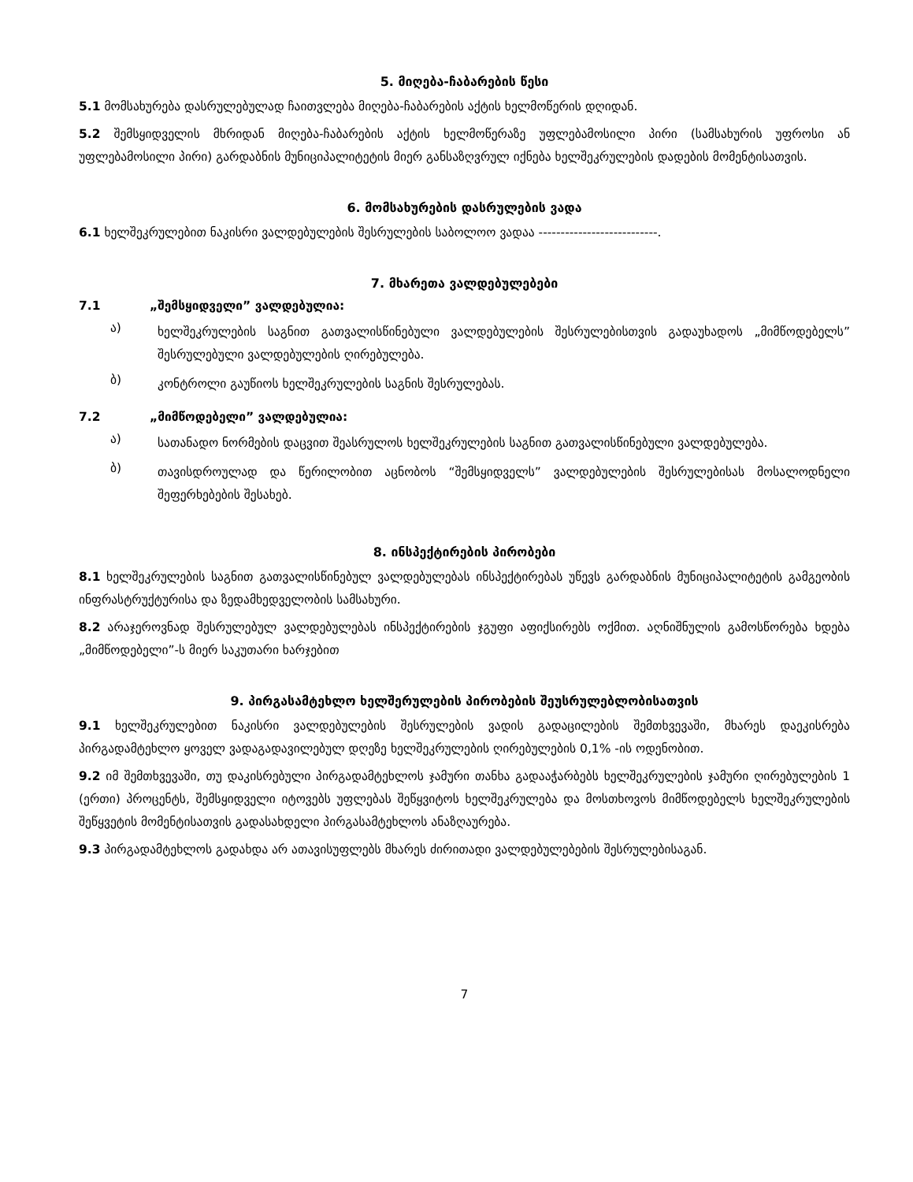5. მიღება-ჩაბარების წესი
5.1 მომსახურება დასრულებულად ჩაითვლება მიღება-ჩაბარების აქტის ხელმოწერის დღიდან.
5.2 შემსყიდველის მხრიდან მიღება-ჩაბარების აქტის ხელმოწერაზე უფლებამოსილი პირი (სამსახურის უფროსი ან უფლებამოსილი პირი) გარდაბნის მუნიციპალიტეტის მიერ განსაზღვრულ იქნება ხელშეკრულების დადების მომენტისათვის.
6. მომსახურების დასრულების ვადა
6.1 ხელშეკრულებით ნაკისრი ვალდებულების შესრულების საბოლოო ვადაა ---------------------------.
7. მხარეთა ვალდებულებები
7.1 „შემსყიდველი” ვალდებულია:
ა)
ხელშეკრულების საგნით გათვალისწინებული ვალდებულების შესრულებისთვის გადაუხადოს „მიმწოდებელს” შესრულებული ვალდებულების ღირებულება.
ბ)
კონტროლი გაუწიოს ხელშეკრულების საგნის შესრულებას.
7.2 „მიმწოდებელი” ვალდებულია:
ა)
სათანადო ნორმების დაცვით შეასრულოს ხელშეკრულების საგნით გათვალისწინებული ვალდებულება.
ბ)
თავისდროულად და წერილობით აცნობოს “შემსყიდველს” ვალდებულების შესრულებისას მოსალოდნელი შეფერხებების შესახებ.
8. ინსპექტირების პირობები
8.1 ხელშეკრულების საგნით გათვალისწინებულ ვალდებულებას ინსპექტირებას უწევს გარდაბნის მუნიციპალიტეტის გამგეობის ინფრასტრუქტურისა და ზედამხედველობის სამსახური.
8.2 არაჯეროვნად შესრულებულ ვალდებულებას ინსპექტირების ჯგუფი აფიქსირებს ოქმით. აღნიშნულის გამოსწორება ხდება „მიმწოდებელი”-ს მიერ საკუთარი ხარჯებით
9. პირგასამტეხლო ხელშერულების პირობების შეუსრულებლობისათვის
9.1 ხელშეკრულებით ნაკისრი ვალდებულების შესრულების ვადის გადაცილების შემთხვევაში, მხარეს დაეკისრება პირგადამტეხლო ყოველ ვადაგადავილებულ დღეზე ხელშეკრულების ღირებულების 0,1% -ის ოდენობით.
9.2 იმ შემთხვევაში, თუ დაკისრებული პირგადამტეხლოს ჯამური თანხა გადააჭარბებს ხელშეკრულების ჯამური ღირებულების 1 (ერთი) პროცენტს, შემსყიდველი იტოვებს უფლებას შეწყვიტოს ხელშეკრულება და მოსთხოვოს მიმწოდებელს ხელშეკრულების შეწყვეტის მომენტისათვის გადასახდელი პირგასამტეხლოს ანაზღაურება.
9.3 პირგადამტეხლოს გადახდა არ ათავისუფლებს მხარეს ძირითადი ვალდებულებების შესრულებისაგან.
7